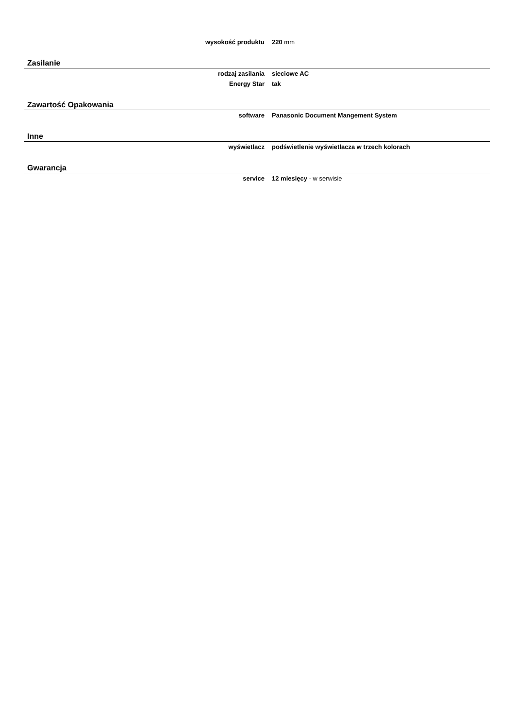| wysokość produktu | 220 mm |
Zasilanie
| rodzaj zasilania | sieciowe AC |
| Energy Star | tak |
Zawartość Opakowania
| software | Panasonic Document Mangement System |
Inne
| wyświetlacz | podświetlenie wyświetlacza w trzech kolorach |
Gwarancja
| service | 12 miesięcy - w serwisie |